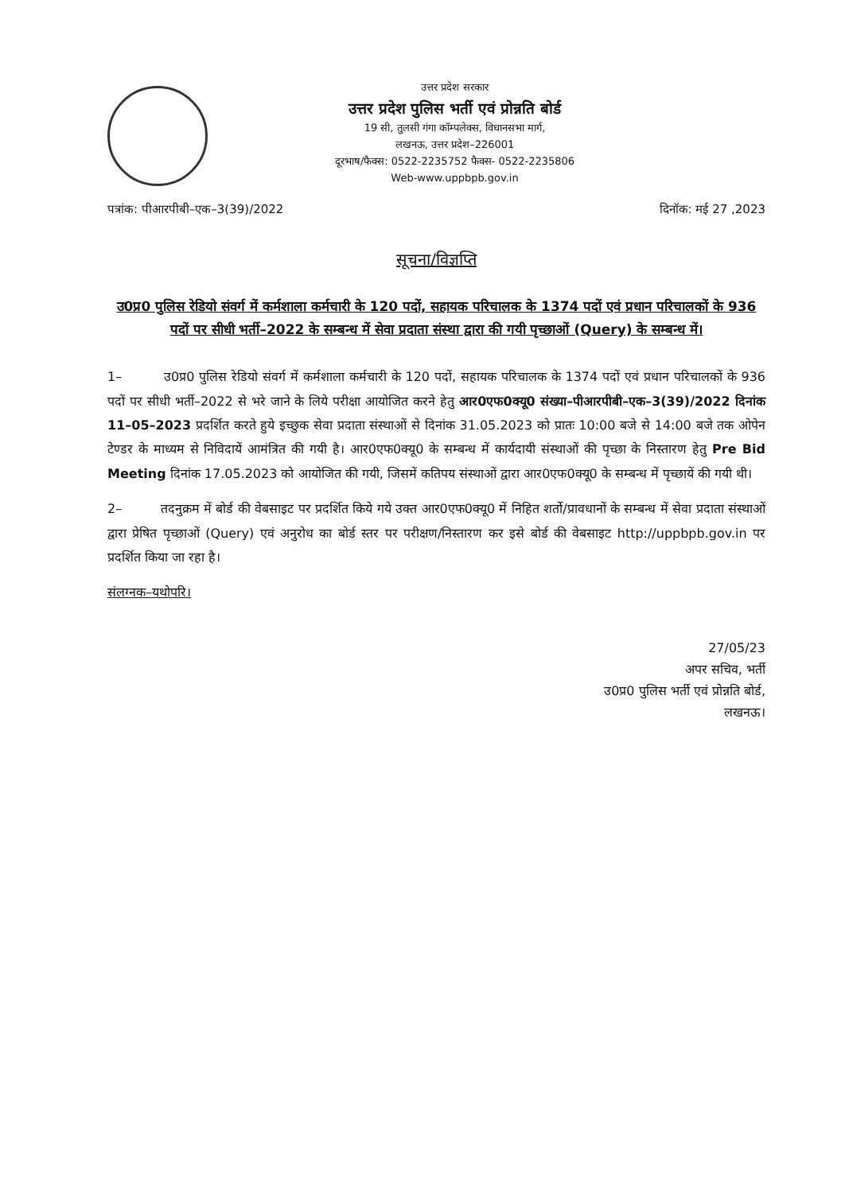उत्तर प्रदेश सरकार
उत्तर प्रदेश पुलिस भर्ती एवं प्रोन्नति बोर्ड
19 सी, तुलसी गंगा कॉम्पलेक्स, विधानसभा मार्ग,
लखनऊ, उत्तर प्रदेश–226001
दूरभाष/फैक्स: 0522-2235752 फैक्स- 0522-2235806
Web-www.uppbpb.gov.in
पत्रांक: पीआरपीबी–एक–3(39)/2022 दिनॉक: मई 27 ,2023
सूचना/विज्ञप्ति
उ0प्र0 पुलिस रेडियो संवर्ग में कर्मशाला कर्मचारी के 120 पदों, सहायक परिचालक के 1374 पदों एवं प्रधान परिचालकों के 936 पदों पर सीधी भर्ती–2022 के सम्बन्ध में सेवा प्रदाता संस्था द्वारा की गयी पृच्छाओं (Query) के सम्बन्ध में।
1– उ0प्र0 पुलिस रेडियो संवर्ग में कर्मशाला कर्मचारी के 120 पदों, सहायक परिचालक के 1374 पदों एवं प्रधान परिचालकों के 936 पदों पर सीधी भर्ती–2022 से भरे जाने के लिये परीक्षा आयोजित करने हेतु आर0एफ0क्यू0 संख्या–पीआरपीबी–एक–3(39)/2022 दिनांक 11–05–2023 प्रदर्शित करते हुये इच्छुक सेवा प्रदाता संस्थाओं से दिनांक 31.05.2023 को प्रातः 10:00 बजे से 14:00 बजे तक ओपेन टेण्डर के माध्यम से निविदायें आमंत्रित की गयी है। आर0एफ0क्यू0 के सम्बन्ध में कार्यदायी संस्थाओं की पृच्छा के निस्तारण हेतु Pre Bid Meeting दिनांक 17.05.2023 को आयोजित की गयी, जिसमें कतिपय संस्थाओं द्वारा आर0एफ0क्यू0 के सम्बन्ध में पृच्छायें की गयी थी।
2– तदनुक्रम में बोर्ड की वेबसाइट पर प्रदर्शित किये गये उक्त आर0एफ0क्यू0 में निहित शर्तो/प्रावधानों के सम्बन्ध में सेवा प्रदाता संस्थाओं द्वारा प्रेषित पृच्छाओं (Query) एवं अनुरोध का बोर्ड स्तर पर परीक्षण/निस्तारण कर इसे बोर्ड की वेबसाइट http://uppbpb.gov.in पर प्रदर्शित किया जा रहा है।
संलग्नक–यथोपरि।
27/05/23
अपर सचिव, भर्ती
उ0प्र0 पुलिस भर्ती एवं प्रोन्नति बोर्ड,
लखनऊ।